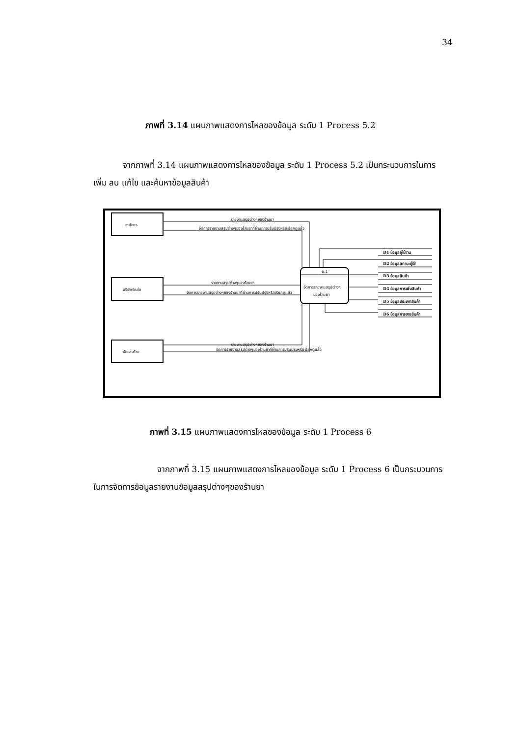34
ภาพที่ 3.14 แผนภาพแสดงการไหลของข้อมูล ระดับ 1 Process 5.2
จากภาพที่ 3.14 แผนภาพแสดงการไหลของข้อมูล ระดับ 1 Process 5.2 เป็นกระบวนการในการเพิ่ม ลบ แก้ไข และค้นหาข้อมูลสินค้า
เภสัชกร
บริษัทจัดส่ง
เจ้าของร้าน
6.1
จัดการรายงานสรุปต่างๆ
ของร้านยา
รายงานสรุปต่างๆของร้านยา
จัดการรายงานสรุปต่างๆของร้านยาที่ผ่านการปรับปรุงหรือเรียกดูแล้ว
รายงานสรุปต่างๆของร้านยา
จัดการรายงานสรุปต่างๆของร้านยาที่ผ่านการปรับปรุงหรือเรียกดูแล้ว
รายงานสรุปต่างๆของร้านยา
จัดการรายงานสรุปต่างๆของร้านยาที่ผ่านการปรับปรุงหรือเรียกดูแล้ว
D1 ข้อมูลผู้ใช้งาน
D2 ข้อมูลสถานะผู้ใช้
D3 ข้อมูลสินค้า
D4 ข้อมูลการเพิ่มสินค้า
D5 ข้อมูลประเภทสินค้า
D6 ข้อมูลการขายสินค้า
ภาพที่ 3.15 แผนภาพแสดงการไหลของข้อมูล ระดับ 1 Process 6
จากภาพที่ 3.15 แผนภาพแสดงการไหลของข้อมูล ระดับ 1 Process 6 เป็นกระบวนการในการจัดการข้อมูลรายงานข้อมูลสรุปต่างๆของร้านยา